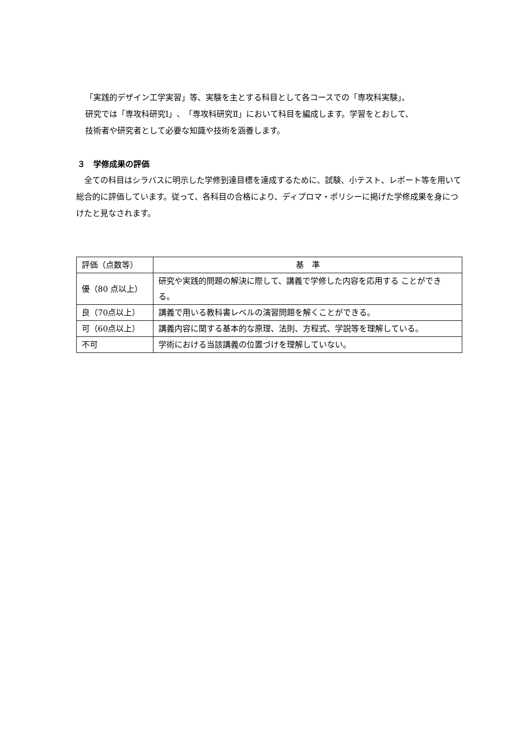「実践的デザイン工学実習」等、実験を主とする科目として各コースでの「専攻科実験」、
研究では「専攻科研究Ⅰ」、「専攻科研究Ⅱ」において科目を編成します。学習をとおして、
技術者や研究者として必要な知識や技術を涵養します。
３　学修成果の評価
　全ての科目はシラバスに明示した学修到達目標を達成するために、試験、小テスト、レポート等を用いて総合的に評価しています。従って、各科目の合格により、ディプロマ・ポリシーに掲げた学修成果を身につけたと見なされます。
| 評価（点数等） | 基 準 |
| --- | --- |
| 優（80 点以上） | 研究や実践的問題の解決に際して、講義で学修した内容を応用する ことができる。 |
| 良（70点以上） | 講義で用いる教科書レベルの演習問題を解くことができる。 |
| 可（60点以上） | 講義内容に関する基本的な原理、法則、方程式、学説等を理解している。 |
| 不可 | 学術における当該講義の位置づけを理解していない。 |